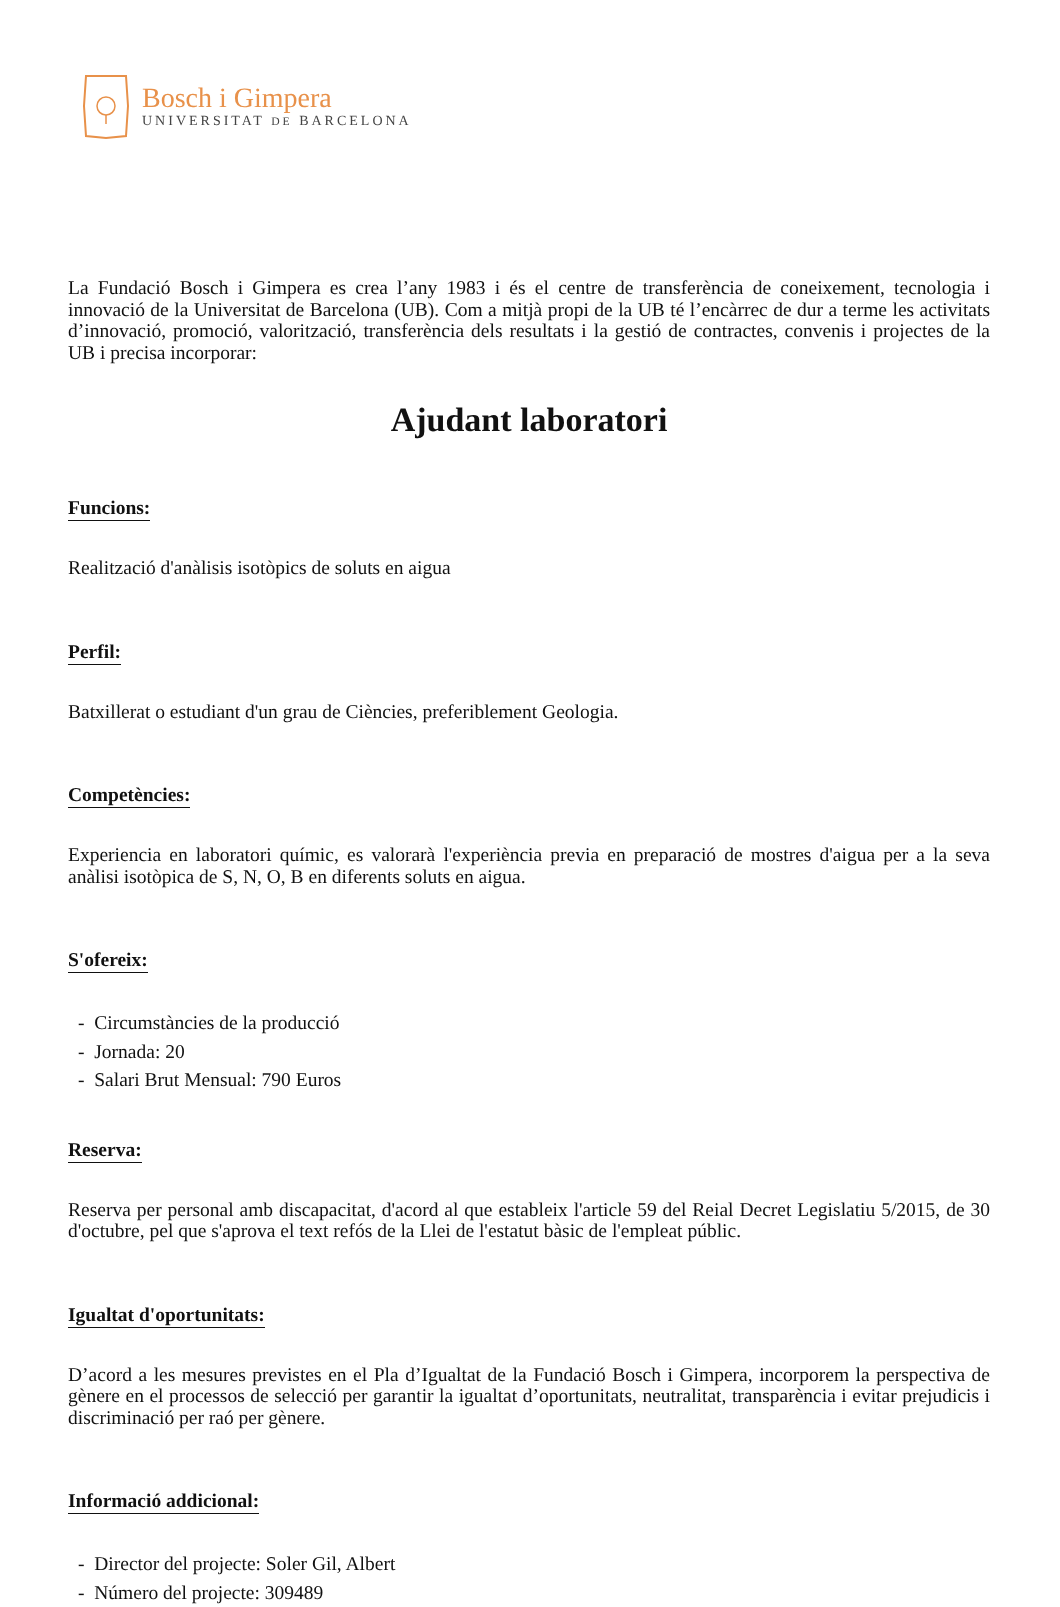Bosch i Gimpera
UNIVERSITAT DE BARCELONA
La Fundació Bosch i Gimpera es crea l’any 1983 i és el centre de transferència de coneixement, tecnologia i innovació de la Universitat de Barcelona (UB). Com a mitjà propi de la UB té l’encàrrec de dur a terme les activitats d’innovació, promoció, valorització, transferència dels resultats i la gestió de contractes, convenis i projectes de la UB i precisa incorporar:
Ajudant laboratori
Funcions:
Realització d'anàlisis isotòpics de soluts en aigua
Perfil:
Batxillerat o estudiant d'un grau de Ciències, preferiblement Geologia.
Competències:
Experiencia en laboratori químic, es valorarà l'experiència previa en preparació de mostres d'aigua per a la seva anàlisi isotòpica de S, N, O, B en diferents soluts en aigua.
S'ofereix:
- Circumstàncies de la producció
- Jornada: 20
- Salari Brut Mensual: 790 Euros
Reserva:
Reserva per personal amb discapacitat, d'acord al que estableix l'article 59 del Reial Decret Legislatiu 5/2015, de 30 d'octubre, pel que s'aprova el text refós de la Llei de l'estatut bàsic de l'empleat públic.
Igualtat d'oportunitats:
D’acord a les mesures previstes en el Pla d’Igualtat de la Fundació Bosch i Gimpera, incorporem la perspectiva de gènere en el processos de selecció per garantir la igualtat d’oportunitats, neutralitat, transparència i evitar prejudicis i discriminació per raó per gènere.
Informació addicional:
- Director del projecte: Soler Gil, Albert
- Número del projecte: 309489